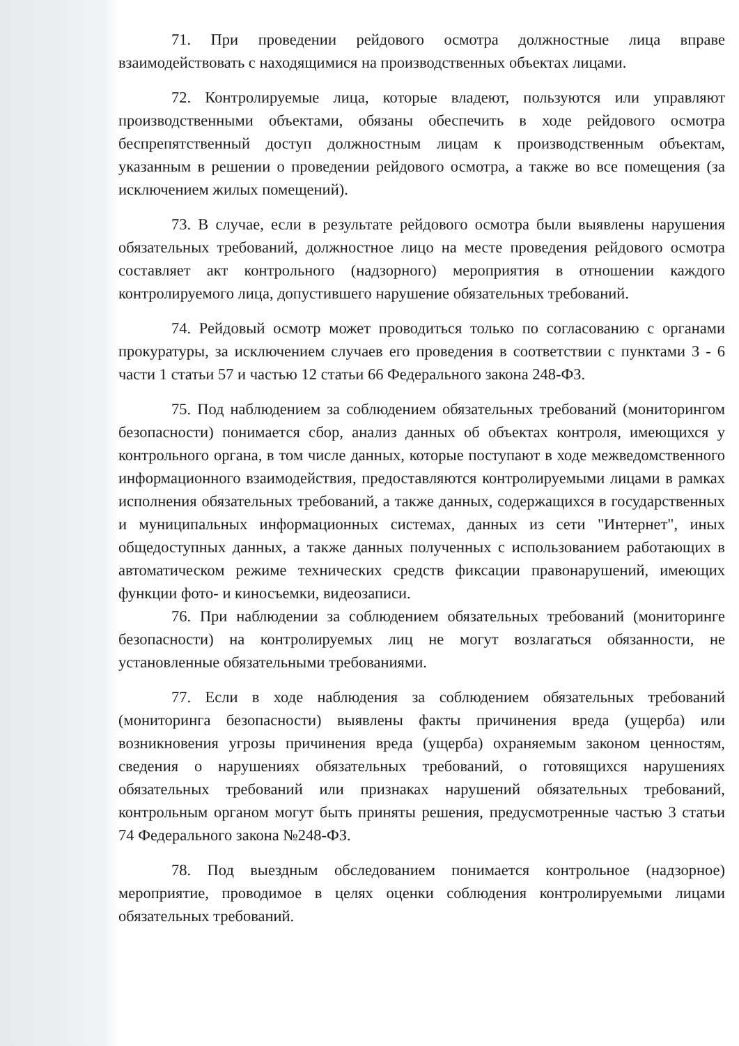71. При проведении рейдового осмотра должностные лица вправе взаимодействовать с находящимися на производственных объектах лицами.
72. Контролируемые лица, которые владеют, пользуются или управляют производственными объектами, обязаны обеспечить в ходе рейдового осмотра беспрепятственный доступ должностным лицам к производственным объектам, указанным в решении о проведении рейдового осмотра, а также во все помещения (за исключением жилых помещений).
73. В случае, если в результате рейдового осмотра были выявлены нарушения обязательных требований, должностное лицо на месте проведения рейдового осмотра составляет акт контрольного (надзорного) мероприятия в отношении каждого контролируемого лица, допустившего нарушение обязательных требований.
74. Рейдовый осмотр может проводиться только по согласованию с органами прокуратуры, за исключением случаев его проведения в соответствии с пунктами 3 - 6 части 1 статьи 57 и частью 12 статьи 66 Федерального закона 248-ФЗ.
75. Под наблюдением за соблюдением обязательных требований (мониторингом безопасности) понимается сбор, анализ данных об объектах контроля, имеющихся у контрольного органа, в том числе данных, которые поступают в ходе межведомственного информационного взаимодействия, предоставляются контролируемыми лицами в рамках исполнения обязательных требований, а также данных, содержащихся в государственных и муниципальных информационных системах, данных из сети "Интернет", иных общедоступных данных, а также данных полученных с использованием работающих в автоматическом режиме технических средств фиксации правонарушений, имеющих функции фото- и киносъемки, видеозаписи.
76. При наблюдении за соблюдением обязательных требований (мониторинге безопасности) на контролируемых лиц не могут возлагаться обязанности, не установленные обязательными требованиями.
77. Если в ходе наблюдения за соблюдением обязательных требований (мониторинга безопасности) выявлены факты причинения вреда (ущерба) или возникновения угрозы причинения вреда (ущерба) охраняемым законом ценностям, сведения о нарушениях обязательных требований, о готовящихся нарушениях обязательных требований или признаках нарушений обязательных требований, контрольным органом могут быть приняты решения, предусмотренные частью 3 статьи 74 Федерального закона №248-ФЗ.
78. Под выездным обследованием понимается контрольное (надзорное) мероприятие, проводимое в целях оценки соблюдения контролируемыми лицами обязательных требований.